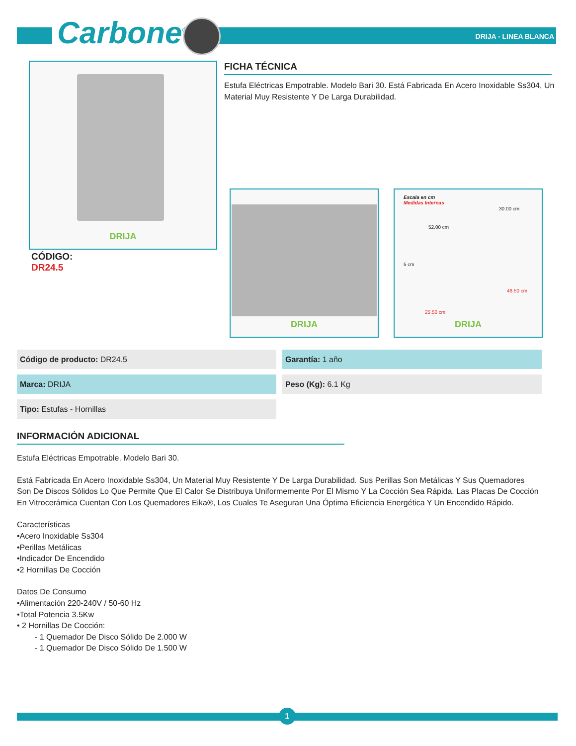Carbone<sup>®</sup> DRIJA - LINEA BLANCA
DRIJA FICHA TÉCNICA
Estufa Eléctricas Empotrable. Modelo Bari 30. Está Fabricada En Acero Inoxidable Ss304, Un Material Muy Resistente Y De Larga Durabilidad.
CÓDIGO:
DR24.5
DRIJA
Escala en cm
Medidas Internas
30.00 cm
52.00 cm
5 cm
48.50 cm
25.50 cm
DRIJA
| Código de producto: DR24.5 | Garantía: 1 año |
| Marca: DRIJA | Peso (Kg): 6.1 Kg |
| Tipo: Estufas - Hornillas | |
INFORMACIÓN ADICIONAL
Estufa Eléctricas Empotrable. Modelo Bari 30.
Está Fabricada En Acero Inoxidable Ss304, Un Material Muy Resistente Y De Larga Durabilidad. Sus Perillas Son Metálicas Y Sus Quemadores Son De Discos Sólidos Lo Que Permite Que El Calor Se Distribuya Uniformemente Por El Mismo Y La Cocción Sea Rápida. Las Placas De Cocción En Vitrocerámica Cuentan Con Los Quemadores Eika®, Los Cuales Te Aseguran Una Óptima Eficiencia Energética Y Un Encendido Rápido.
Características
•Acero Inoxidable Ss304
•Perillas Metálicas
•Indicador De Encendido
•2 Hornillas De Cocción
Datos De Consumo
•Alimentación 220-240V / 50-60 Hz
•Total Potencia 3.5Kw
• 2 Hornillas De Cocción:
- 1 Quemador De Disco Sólido De 2.000 W
- 1 Quemador De Disco Sólido De 1.500 W
1